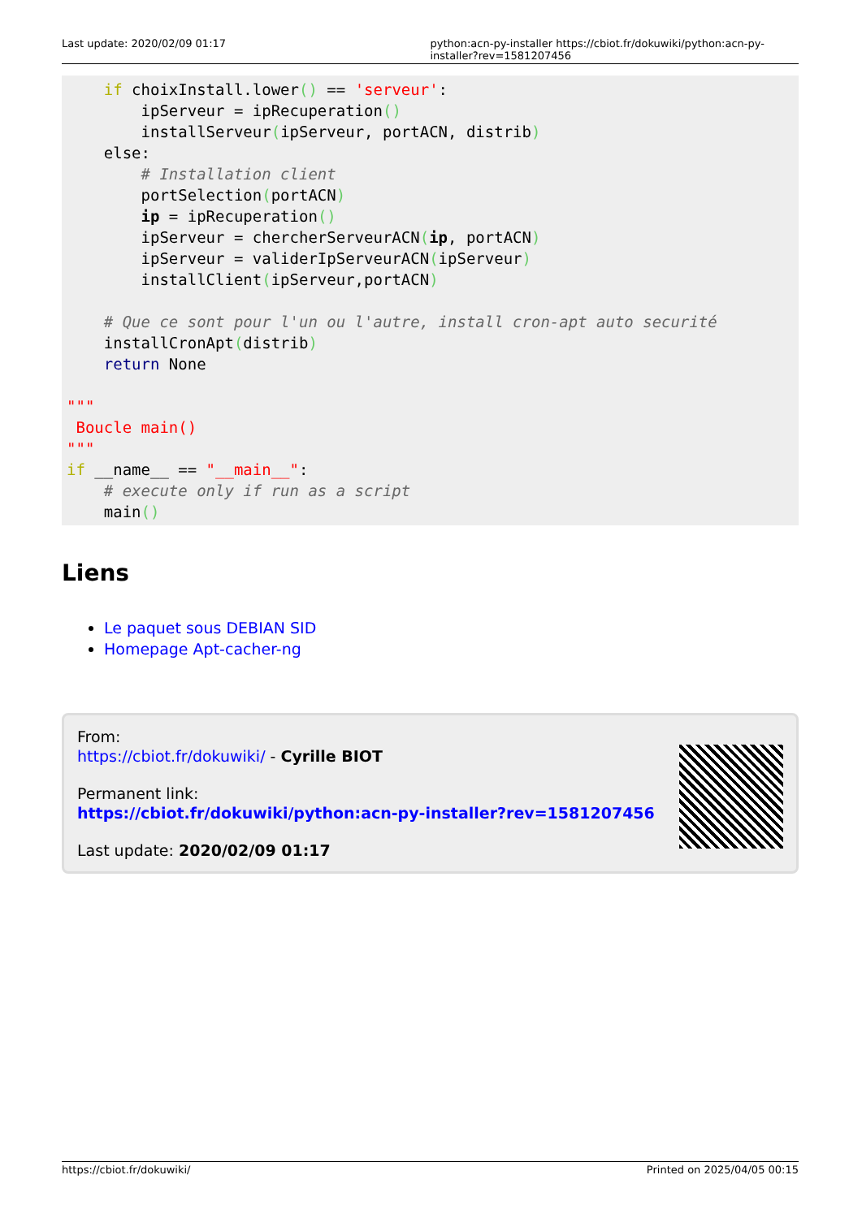Last update: 2020/02/09 01:17 python:acn-py-installer https://cbiot.fr/dokuwiki/python:acn-py-installer?rev=1581207456
    if choixInstall.lower() == 'serveur':
        ipServeur = ipRecuperation()
        installServeur(ipServeur, portACN, distrib)
    else:
        # Installation client
        portSelection(portACN)
        ip = ipRecuperation()
        ipServeur = chercherServeurACN(ip, portACN)
        ipServeur = validerIpServeurACN(ipServeur)
        installClient(ipServeur,portACN)

    # Que ce sont pour l'un ou l'autre, install cron-apt auto securité
    installCronApt(distrib)
    return None

"""
 Boucle main()
"""
if __name__ == "__main__":
    # execute only if run as a script
    main()
Liens
Le paquet sous DEBIAN SID
Homepage Apt-cacher-ng
From:
https://cbiot.fr/dokuwiki/ - Cyrille BIOT
Permanent link:
https://cbiot.fr/dokuwiki/python:acn-py-installer?rev=1581207456
Last update: 2020/02/09 01:17
https://cbiot.fr/dokuwiki/ Printed on 2025/04/05 00:15